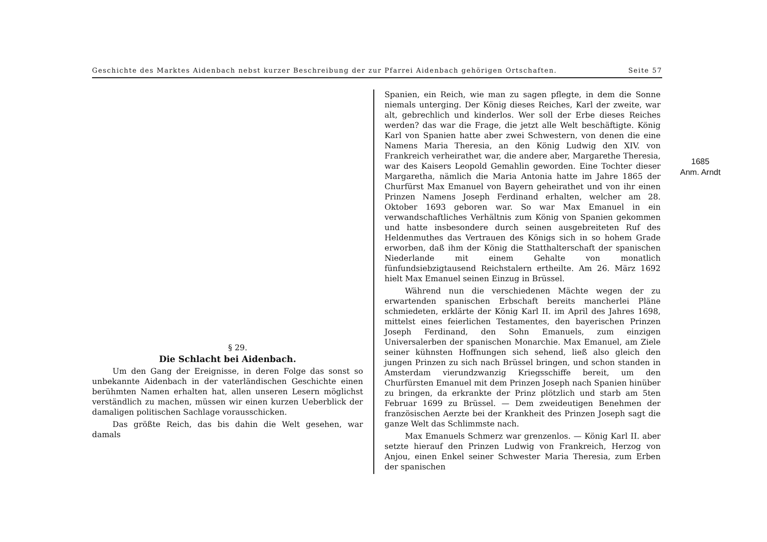Geschichte des Marktes Aidenbach nebst kurzer Beschreibung der zur Pfarrei Aidenbach gehörigen Ortschaften. Seite 57
§ 29.
Die Schlacht bei Aidenbach.
Um den Gang der Ereignisse, in deren Folge das sonst so unbekannte Aidenbach in der vaterländischen Geschichte einen berühmten Namen erhalten hat, allen unseren Lesern möglichst verständlich zu machen, müssen wir einen kurzen Ueberblick der damaligen politischen Sachlage vorausschicken.
Das größte Reich, das bis dahin die Welt gesehen, war damals
Spanien, ein Reich, wie man zu sagen pflegte, in dem die Sonne niemals unterging. Der König dieses Reiches, Karl der zweite, war alt, gebrechlich und kinderlos. Wer soll der Erbe dieses Reiches werden? das war die Frage, die jetzt alle Welt beschäftigte. König Karl von Spanien hatte aber zwei Schwestern, von denen die eine Namens Maria Theresia, an den König Ludwig den XIV. von Frankreich verheirathet war, die andere aber, Margarethe Theresia, war des Kaisers Leopold Gemahlin geworden. Eine Tochter dieser Margaretha, nämlich die Maria Antonia hatte im Jahre 1865 der Churfürst Max Emanuel von Bayern geheirathet und von ihr einen Prinzen Namens Joseph Ferdinand erhalten, welcher am 28. Oktober 1693 geboren war. So war Max Emanuel in ein verwandschaftliches Verhältnis zum König von Spanien gekommen und hatte insbesondere durch seinen ausgebreiteten Ruf des Heldenmuthes das Vertrauen des Königs sich in so hohem Grade erworben, daß ihm der König die Statthalterschaft der spanischen Niederlande mit einem Gehalte von monatlich fünfundsiebzigtausend Reichstalern ertheilte. Am 26. März 1692 hielt Max Emanuel seinen Einzug in Brüssel.
Während nun die verschiedenen Mächte wegen der zu erwartenden spanischen Erbschaft bereits mancherlei Pläne schmiedeten, erklärte der König Karl II. im April des Jahres 1698, mittelst eines feierlichen Testamentes, den bayerischen Prinzen Joseph Ferdinand, den Sohn Emanuels, zum einzigen Universalerben der spanischen Monarchie. Max Emanuel, am Ziele seiner kühnsten Hoffnungen sich sehend, ließ also gleich den jungen Prinzen zu sich nach Brüssel bringen, und schon standen in Amsterdam vierundzwanzig Kriegsschiffe bereit, um den Churfürsten Emanuel mit dem Prinzen Joseph nach Spanien hinüber zu bringen, da erkrankte der Prinz plötzlich und starb am 5ten Februar 1699 zu Brüssel. — Dem zweideutigen Benehmen der französischen Aerzte bei der Krankheit des Prinzen Joseph sagt die ganze Welt das Schlimmste nach.
Max Emanuels Schmerz war grenzenlos. — König Karl II. aber setzte hierauf den Prinzen Ludwig von Frankreich, Herzog von Anjou, einen Enkel seiner Schwester Maria Theresia, zum Erben der spanischen
1685
Anm. Arndt